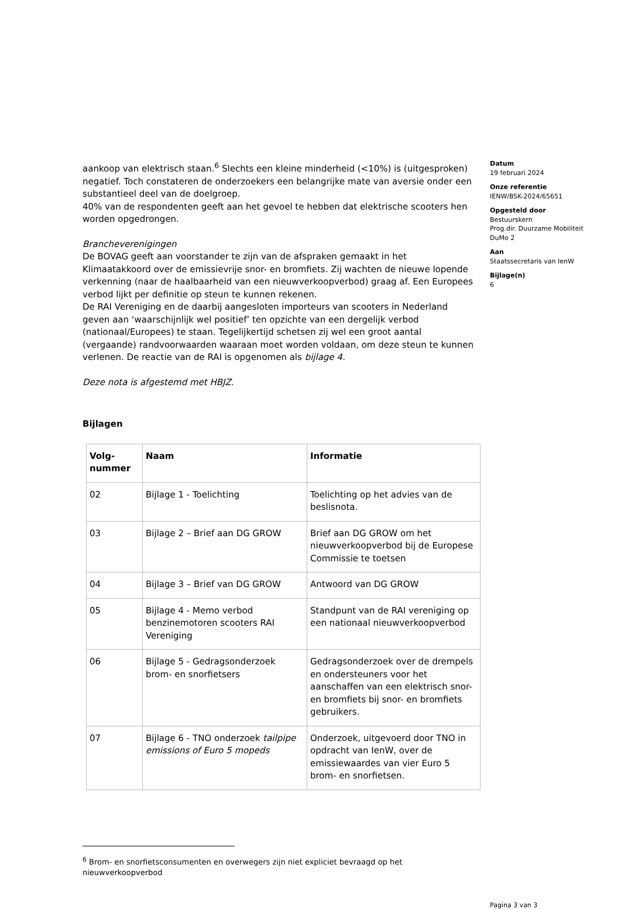aankoop van elektrisch staan.<sup>6</sup> Slechts een kleine minderheid (<10%) is (uitgesproken) negatief. Toch constateren de onderzoekers een belangrijke mate van aversie onder een substantieel deel van de doelgroep.
40% van de respondenten geeft aan het gevoel te hebben dat elektrische scooters hen worden opgedrongen.
Brancheverenigingen
De BOVAG geeft aan voorstander te zijn van de afspraken gemaakt in het Klimaatakkoord over de emissievrije snor- en bromfiets. Zij wachten de nieuwe lopende verkenning (naar de haalbaarheid van een nieuwverkoopverbod) graag af. Een Europees verbod lijkt per definitie op steun te kunnen rekenen.
De RAI Vereniging en de daarbij aangesloten importeurs van scooters in Nederland geven aan ‘waarschijnlijk wel positief’ ten opzichte van een dergelijk verbod (nationaal/Europees) te staan. Tegelijkertijd schetsen zij wel een groot aantal (vergaande) randvoorwaarden waaraan moet worden voldaan, om deze steun te kunnen verlenen. De reactie van de RAI is opgenomen als bijlage 4.
Deze nota is afgestemd met HBJZ.
Bijlagen
| Volg- nummer | Naam | Informatie |
| --- | --- | --- |
| 02 | Bijlage 1 - Toelichting | Toelichting op het advies van de beslisnota. |
| 03 | Bijlage 2 – Brief aan DG GROW | Brief aan DG GROW om het nieuwverkoopverbod bij de Europese Commissie te toetsen |
| 04 | Bijlage 3 – Brief van DG GROW | Antwoord van DG GROW |
| 05 | Bijlage 4 - Memo verbod benzinemotoren scooters RAI Vereniging | Standpunt van de RAI vereniging op een nationaal nieuwverkoopverbod |
| 06 | Bijlage 5 - Gedragsonderzoek brom- en snorfietsers | Gedragsonderzoek over de drempels en ondersteuners voor het aanschaffen van een elektrisch snor- en bromfiets bij snor- en bromfiets gebruikers. |
| 07 | Bijlage 6 - TNO onderzoek tailpipe emissions of Euro 5 mopeds | Onderzoek, uitgevoerd door TNO in opdracht van IenW, over de emissiewaardes van vier Euro 5 brom- en snorfietsen. |
Datum
19 februari 2024
Onze referentie
IENW/BSK-2024/65651
Opgesteld door
Bestuurskern
Prog.dir. Duurzame Mobiliteit
DuMo 2
Aan
Staatssecretaris van IenW
Bijlage(n)
6
<sup>6</sup> Brom- en snorfietsconsumenten en overwegers zijn niet expliciet bevraagd op het nieuwverkoopverbod
Pagina 3 van 3